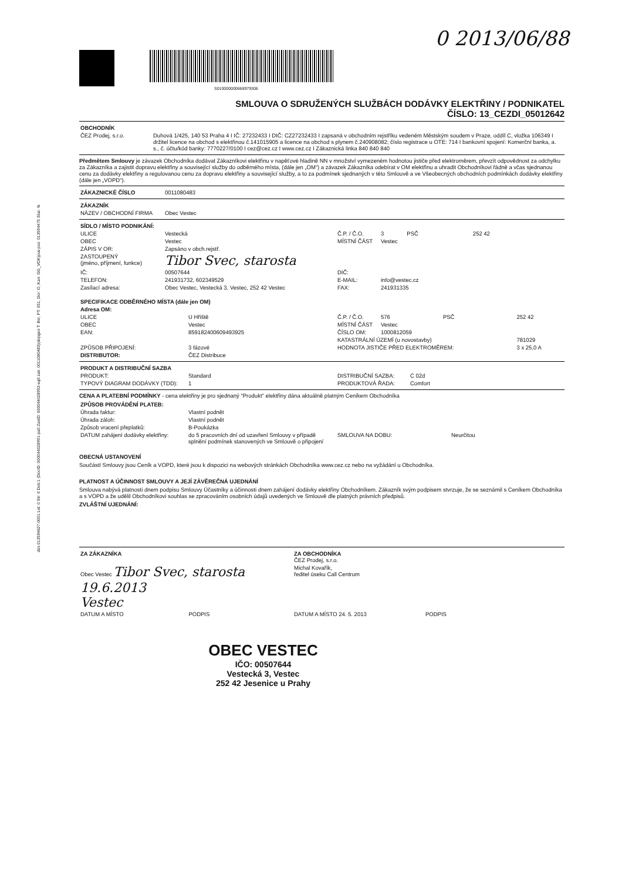dzs 013594627-0001 Lst: 0 Str: 0 Dok:1 (DocID: 000044028991-pa0 ZasID: 000044028992-eq0 zak: 0011080483)(dopgen T: Bsr, PT: 051, Dor: O, Kan: GG_VOK)puv.poz: 013594475 Sluc: N
0 2013/06/88
S010000000668979306
SMLOUVA O SDRUŽENÝCH SLUŽBÁCH DODÁVKY ELEKTŘINY / PODNIKATEL
ČÍSLO: 13_CEZDI_05012642
| OBCHODNÍK | |
| ČEZ Prodej, s.r.o. | Duhová 1/425, 140 53 Praha 4 I IČ: 27232433 I DIČ: CZ27232433 I zapsaná v obchodním rejstříku vedeném Městským soudem v Praze, oddíl C, vložka 106349 I držitel licence na obchod s elektřinou č.141015905 a licence na obchod s plynem č.240908082; číslo registrace u OTE: 714 I bankovní spojení: Komerční banka, a. s., č. účtu/kód banky: 7770227/0100 I cez@cez.cz I www.cez.cz I Zákaznická linka 840 840 840 |
Předmětem Smlouvy je závazek Obchodníka dodávat Zákazníkovi elektřinu v napěťové hladině NN v množství vymezeném hodnotou jističe před elektroměrem, převzít odpovědnost za odchylku za Zákazníka a zajistit dopravu elektřiny a související služby do odběrného místa, (dále jen „OM“) a závazek Zákazníka odebírat v OM elektřinu a uhradit Obchodníkovi řádně a včas sjednanou cenu za dodávky elektřiny a regulovanou cenu za dopravu elektřiny a související služby, a to za podmínek sjednaných v této Smlouvě a ve Všeobecných obchodních podmínkách dodávky elektřiny (dále jen „VOPD“).
| ZÁKAZNICKÉ ČÍSLO | 0011080483 |
| ZÁKAZNÍK | |
| NÁZEV / OBCHODNÍ FIRMA | Obec Vestec |
| SÍDLO / MÍSTO PODNIKÁNÍ: | | | | | |
| ULICE | Vestecká | Č.P. / Č.O. | 3 | PSČ | 252 42 |
| OBEC | Vestec | MÍSTNÍ ČÁST | Vestec | | |
| ZÁPIS V OR: | Zapsáno v obch.rejstř. | | | | |
| ZASTOUPENÝ (jméno, příjmení, funkce) | Tibor Svec, starosta | | | | |
| IČ: | 00507644 | DIČ: | | | |
| TELEFON: | 241931732, 602349529 | E-MAIL: | info@vestec.cz | | |
| Zasílací adresa: | Obec Vestec, Vestecká 3, Vestec, 252 42 Vestec | FAX: | 241931335 | | |
| SPECIFIKACE ODBĚRNÉHO MÍSTA (dále jen OM) | | | | | |
| Adresa OM: | | | | | |
| ULICE | U Hřiště | Č.P. / Č.O. | 576 | PSČ | 252 42 |
| OBEC | Vestec | MÍSTNÍ ČÁST | Vestec | | |
| EAN: | 859182400609493925 | ČÍSLO OM: | 1000812059 | | |
| | | KATASTRÁLNÍ ÚZEMÍ (u novostavby) | | | 781029 |
| ZPŮSOB PŘIPOJENÍ: | 3 fázové | HODNOTA JISTIČE PŘED ELEKTROMĚREM: | | | 3 x 25,0 A |
| DISTRIBUTOR: | ČEZ Distribuce | | | | |
| PRODUKT A DISTRIBUČNÍ SAZBA | | | |
| PRODUKT: | Standard | DISTRIBUČNÍ SAZBA: | C 02d |
| TYPOVÝ DIAGRAM DODÁVKY (TDD): | 1 | PRODUKTOVÁ ŘADA: | Comfort |
CENA A PLATEBNÍ PODMÍNKY - cena elektřiny je pro sjednaný "Produkt" elektřiny dána aktuálně platným Ceníkem Obchodníka
| ZPŮSOB PROVÁDĚNÍ PLATEB: | | | |
| Úhrada faktur: | Vlastní podnět | | |
| Úhrada záloh: | Vlastní podnět | | |
| Způsob vracení přeplatků: | B-Poukázka | | |
| DATUM zahájení dodávky elektřiny: | do 5 pracovních dní od uzavření Smlouvy v případě splnění podmínek stanovených ve Smlouvě o připojení | SMLOUVA NA DOBU: | Neurčitou |
OBECNÁ USTANOVENÍ
Součástí Smlouvy jsou Ceník a VOPD, které jsou k dispozici na webových stránkách Obchodníka www.cez.cz nebo na vyžádání u Obchodníka.
PLATNOST A ÚČINNOST SMLOUVY A JEJÍ ZÁVĚREČNÁ UJEDNÁNÍ
Smlouva nabývá platnosti dnem podpisu Smlouvy Účastníky a účinnosti dnem zahájení dodávky elektřiny Obchodníkem. Zákazník svým podpisem stvrzuje, že se seznámil s Ceníkem Obchodníka a s VOPD a že udělil Obchodníkovi souhlas se zpracováním osobních údajů uvedených ve Smlouvě dle platných právních předpisů.
ZVLÁŠTNÍ UJEDNÁNÍ:
| ZA ZÁKAZNÍKA | ZA OBCHODNÍKA ČEZ Prodej, s.r.o. | |
| Obec Vestec Tibor Svec, starosta | Michal Kovařík, ředitel úseku Call Centrum | |
| 19.6.2013 Vestec | | |
| DATUM A MÍSTO PODPIS | DATUM A MÍSTO 24. 5. 2013 | PODPIS |
OBEC VESTEC
IČO: 00507644
Vestecká 3, Vestec
252 42 Jesenice u Prahy